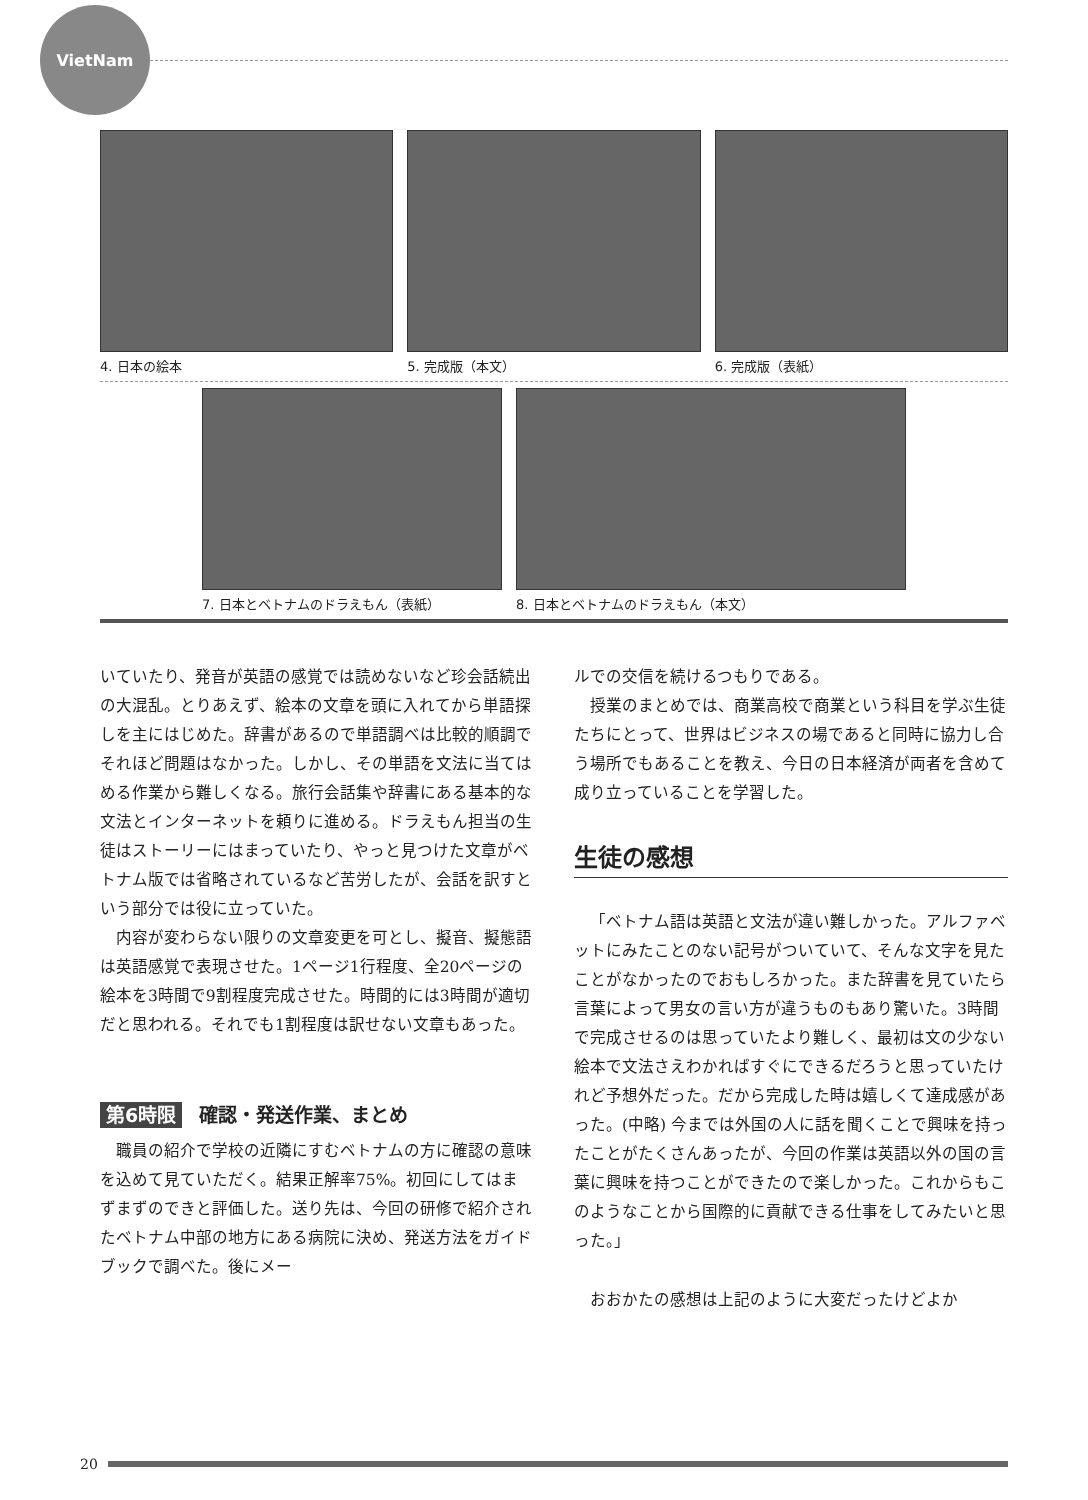VietNam
4. 日本の絵本 5. 完成版（本文） 6. 完成版（表紙）
7. 日本とベトナムのドラえもん（表紙）
8. 日本とベトナムのドラえもん（本文）
いていたり、発音が英語の感覚では読めないなど珍会話続出の大混乱。とりあえず、絵本の文章を頭に入れてから単語探しを主にはじめた。辞書があるので単語調べは比較的順調でそれほど問題はなかった。しかし、その単語を文法に当てはめる作業から難しくなる。旅行会話集や辞書にある基本的な文法とインターネットを頼りに進める。ドラえもん担当の生徒はストーリーにはまっていたり、やっと見つけた文章がベトナム版では省略されているなど苦労したが、会話を訳すという部分では役に立っていた。
内容が変わらない限りの文章変更を可とし、擬音、擬態語は英語感覚で表現させた。1ページ1行程度、全20ページの絵本を3時間で9割程度完成させた。時間的には3時間が適切だと思われる。それでも1割程度は訳せない文章もあった。
第6時限 確認・発送作業、まとめ
職員の紹介で学校の近隣にすむベトナムの方に確認の意味を込めて見ていただく。結果正解率75%。初回にしてはまずまずのできと評価した。送り先は、今回の研修で紹介されたベトナム中部の地方にある病院に決め、発送方法をガイドブックで調べた。後にメー
ルでの交信を続けるつもりである。
授業のまとめでは、商業高校で商業という科目を学ぶ生徒たちにとって、世界はビジネスの場であると同時に協力し合う場所でもあることを教え、今日の日本経済が両者を含めて成り立っていることを学習した。
生徒の感想
「ベトナム語は英語と文法が違い難しかった。アルファベットにみたことのない記号がついていて、そんな文字を見たことがなかったのでおもしろかった。また辞書を見ていたら言葉によって男女の言い方が違うものもあり驚いた。3時間で完成させるのは思っていたより難しく、最初は文の少ない絵本で文法さえわかればすぐにできるだろうと思っていたけれど予想外だった。だから完成した時は嬉しくて達成感があった。(中略) 今までは外国の人に話を聞くことで興味を持ったことがたくさんあったが、今回の作業は英語以外の国の言葉に興味を持つことができたので楽しかった。これからもこのようなことから国際的に貢献できる仕事をしてみたいと思った。」
おおかたの感想は上記のように大変だったけどよか
20